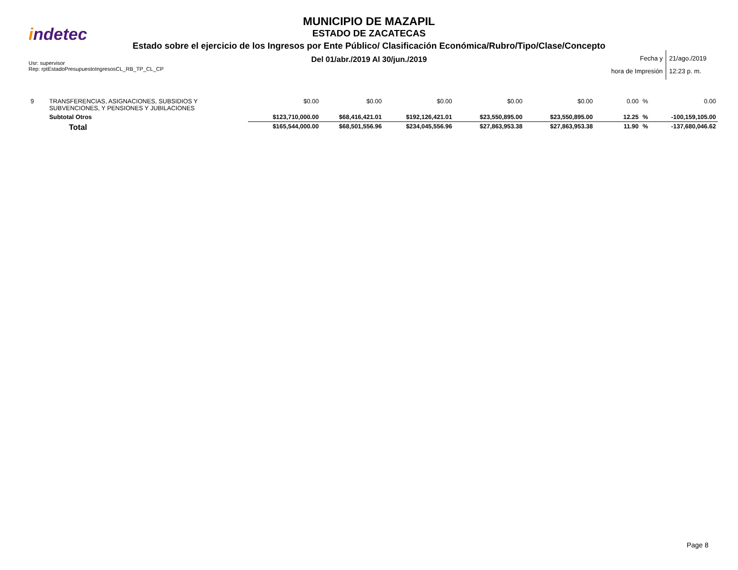indetec
MUNICIPIO DE MAZAPIL
ESTADO DE ZACATECAS
Estado sobre el ejercicio de los Ingresos por Ente Público/ Clasificación Económica/Rubro/Tipo/Clase/Concepto
Del 01/abr./2019 Al 30/jun./2019
Usr: supervisor
Rep: rptEstadoPresupuestoIngresosCL_RB_TP_CL_CP
Fecha y
hora de Impresión
21/ago./2019
12:23 p. m.
| 9 | TRANSFERENCIAS, ASIGNACIONES, SUBSIDIOS Y SUBVENCIONES, Y PENSIONES Y JUBILACIONES | $0.00 | $0.00 | $0.00 | $0.00 | $0.00 | 0.00 | % | 0.00 |
| | Subtotal Otros | $123,710,000.00 | $68,416,421.01 | $192,126,421.01 | $23,550,895.00 | $23,550,895.00 | 12.25 | % | -100,159,105.00 |
| | Total | $165,544,000.00 | $68,501,556.96 | $234,045,556.96 | $27,863,953.38 | $27,863,953.38 | 11.90 | % | -137,680,046.62 |
Page 8